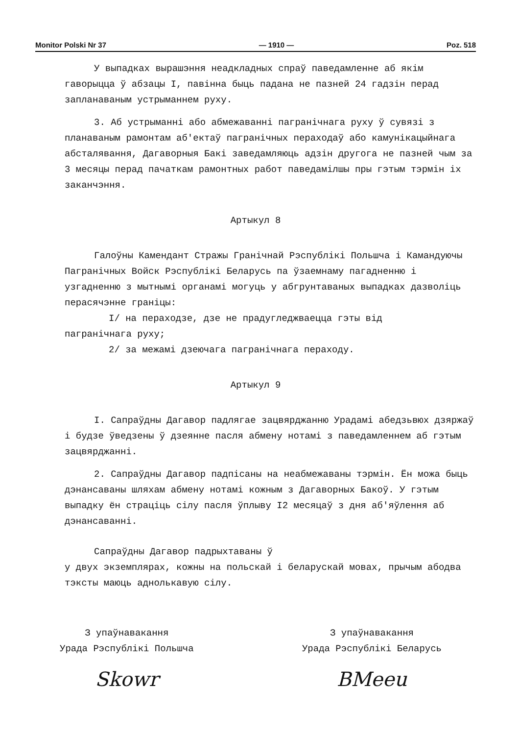Monitor Polski Nr 37 — 1910 — Poz. 518
У выпадках вырашэння неадкладных спраў паведамленне аб якім гаворыцца ў абзацы I, павінна быць падана не пазней 24 гадзін перад запланаваным устрыманнем руху.
3. Аб устрыманні або абмежаванні пагранічнага руху ў сувязі з планаваным рамонтам аб'ектаў пагранічных пераходаў або камунікацыйнага абсталявання, Дагаворныя Бакі заведамляюць адзін другога не пазней чым за 3 месяцы перад пачаткам рамонтных работ паведамілшы пры гэтым тэрмін іх заканчэння.
Артыкул 8
Галоўны Камендант Стражы Гранічнай Рэспублікі Польшча і Камандуючы Пагранічных Войск Рэспублікі Беларусь па ўзаемнаму пагадненню і узгадненню з мытнымі органамі могуць у абгрунтаваных выпадках дазволіць перасячэнне граніцы:
I/ на пераходзе, дзе не прадугледжваецца гэты від
пагранічнага руху;
2/ за межамі дзеючага пагранічнага пераходу.
Артыкул 9
I. Сапраўдны Дагавор падлягае зацвярджанню Урадамі абедзьвюх дзяржаў і будзе ўведзены ў дзеянне пасля абмену нотамі з паведамленнем аб гэтым зацвярджанні.
2. Сапраўдны Дагавор падпісаны на неабмежаваны тэрмін. Ён можа быць дэнансаваны шляхам абмену нотамі кожным з Дагаворных Бакоў. У гэтым выпадку ён страціць сілу пасля ўплыву I2 месяцаў з дня аб'яўлення аб дэнансаванні.
Сапраўдны Дагавор падрыхтаваны ў
у двух экземплярах, кожны на польскай і беларускай мовах, прычым абодва тэксты маюць аднолькавую сілу.
З упаўнавакання
Урада Рэспублікі Польшча
Skowr
З упаўнавакання
Урада Рэспублікі Беларусь
BMeeu